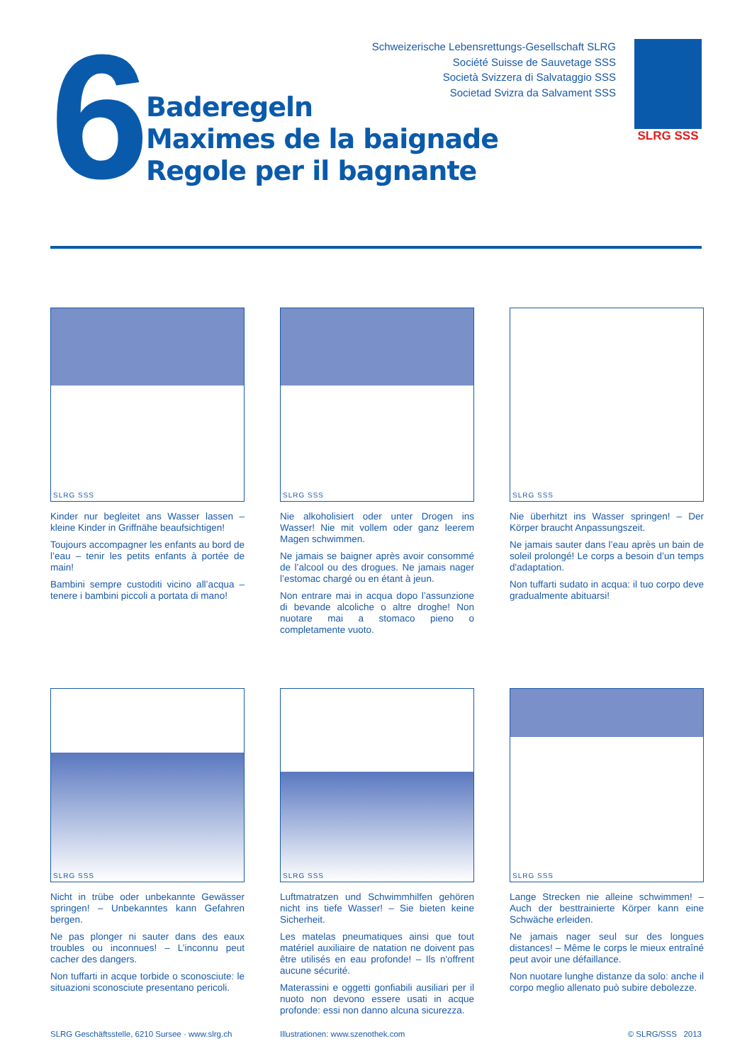6
Schweizerische Lebensrettungs-Gesellschaft SLRG
Société Suisse de Sauvetage SSS
Società Svizzera di Salvataggio SSS
Societad Svizra da Salvament SSS
Baderegeln
Maximes de la baignade
Regole per il bagnante
SLRG SSS
SLRG SSS
Kinder nur begleitet ans Wasser lassen – kleine Kinder in Griffnähe beaufsichtigen!
Toujours accompagner les enfants au bord de l’eau – tenir les petits enfants à portée de main!
Bambini sempre custoditi vicino all’acqua – tenere i bambini piccoli a portata di mano!
SLRG SSS
Nie alkoholisiert oder unter Drogen ins Wasser! Nie mit vollem oder ganz leerem Magen schwimmen.
Ne jamais se baigner après avoir consommé de l’alcool ou des drogues. Ne jamais nager l’estomac chargé ou en étant à jeun.
Non entrare mai in acqua dopo l’assunzione di bevande alcoliche o altre droghe! Non nuotare mai a stomaco pieno o completamente vuoto.
SLRG SSS
Nie überhitzt ins Wasser springen! – Der Körper braucht Anpassungszeit.
Ne jamais sauter dans l’eau après un bain de soleil prolongé! Le corps a besoin d’un temps d'adaptation.
Non tuffarti sudato in acqua: il tuo corpo deve gradualmente abituarsi!
SLRG SSS
Nicht in trübe oder unbekannte Gewässer springen! – Unbekanntes kann Gefahren bergen.
Ne pas plonger ni sauter dans des eaux troubles ou inconnues! – L’inconnu peut cacher des dangers.
Non tuffarti in acque torbide o sconosciute: le situazioni sconosciute presentano pericoli.
SLRG SSS
Luftmatratzen und Schwimmhilfen gehören nicht ins tiefe Wasser! – Sie bieten keine Sicherheit.
Les matelas pneumatiques ainsi que tout matériel auxiliaire de natation ne doivent pas être utilisés en eau profonde! – Ils n'offrent aucune sécurité.
Materassini e oggetti gonfiabili ausiliari per il nuoto non devono essere usati in acque profonde: essi non danno alcuna sicurezza.
SLRG SSS
Lange Strecken nie alleine schwimmen! – Auch der besttrainierte Körper kann eine Schwäche erleiden.
Ne jamais nager seul sur des longues distances! – Même le corps le mieux entraîné peut avoir une défaillance.
Non nuotare lunghe distanze da solo: anche il corpo meglio allenato può subire debolezze.
SLRG Geschäftsstelle, 6210 Sursee · www.slrg.ch Illustrationen: www.szenothek.com © SLRG/SSS 2013